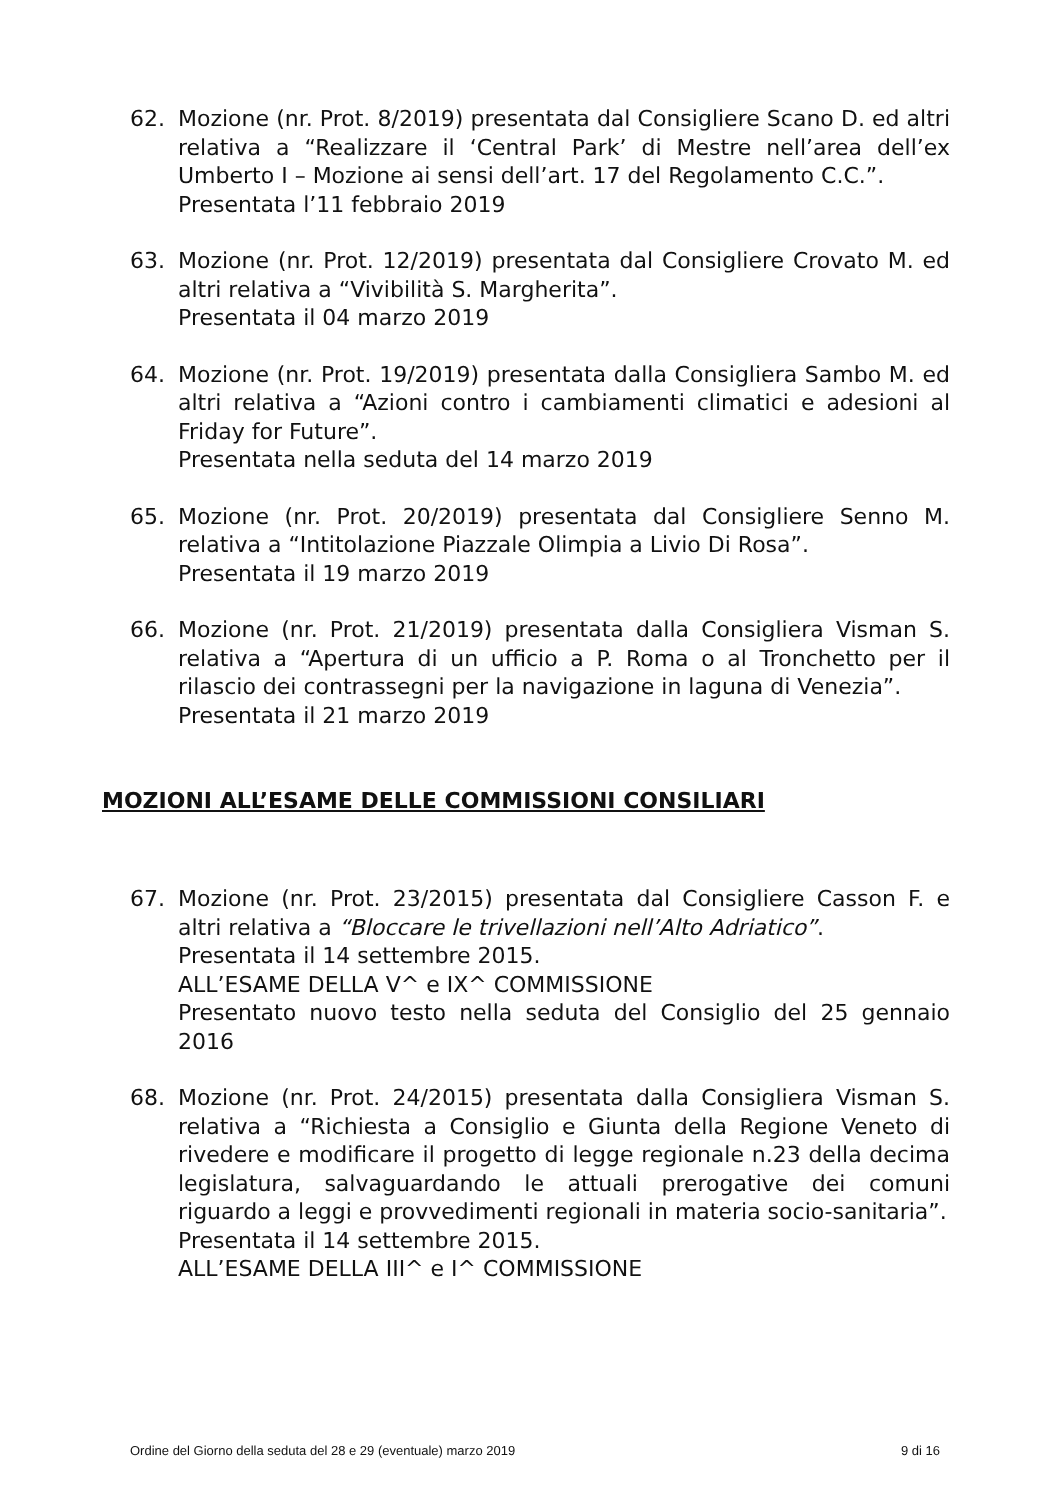62. Mozione (nr. Prot. 8/2019) presentata dal Consigliere Scano D. ed altri relativa a “Realizzare il ‘Central Park’ di Mestre nell’area dell’ex Umberto I – Mozione ai sensi dell’art. 17 del Regolamento C.C.”.
Presentata l’11 febbraio 2019
63. Mozione (nr. Prot. 12/2019) presentata dal Consigliere Crovato M. ed altri relativa a “Vivibilità S. Margherita”.
Presentata il 04 marzo 2019
64. Mozione (nr. Prot. 19/2019) presentata dalla Consigliera Sambo M. ed altri relativa a “Azioni contro i cambiamenti climatici e adesioni al Friday for Future”.
Presentata nella seduta del 14 marzo 2019
65. Mozione (nr. Prot. 20/2019) presentata dal Consigliere Senno M. relativa a “Intitolazione Piazzale Olimpia a Livio Di Rosa”.
Presentata il 19 marzo 2019
66. Mozione (nr. Prot. 21/2019) presentata dalla Consigliera Visman S. relativa a “Apertura di un ufficio a P. Roma o al Tronchetto per il rilascio dei contrassegni per la navigazione in laguna di Venezia”.
Presentata il 21 marzo 2019
MOZIONI ALL’ESAME DELLE COMMISSIONI CONSILIARI
67. Mozione (nr. Prot. 23/2015) presentata dal Consigliere Casson F. e altri relativa a “Bloccare le trivellazioni nell’Alto Adriatico”.
Presentata il 14 settembre 2015.
ALL’ESAME DELLA V^ e IX^ COMMISSIONE
Presentato nuovo testo nella seduta del Consiglio del 25 gennaio 2016
68. Mozione (nr. Prot. 24/2015) presentata dalla Consigliera Visman S. relativa a “Richiesta a Consiglio e Giunta della Regione Veneto di rivedere e modificare il progetto di legge regionale n.23 della decima legislatura, salvaguardando le attuali prerogative dei comuni riguardo a leggi e provvedimenti regionali in materia socio-sanitaria”.
Presentata il 14 settembre 2015.
ALL’ESAME DELLA III^ e I^ COMMISSIONE
Ordine del Giorno della seduta del 28 e 29 (eventuale) marzo 2019 9 di 16